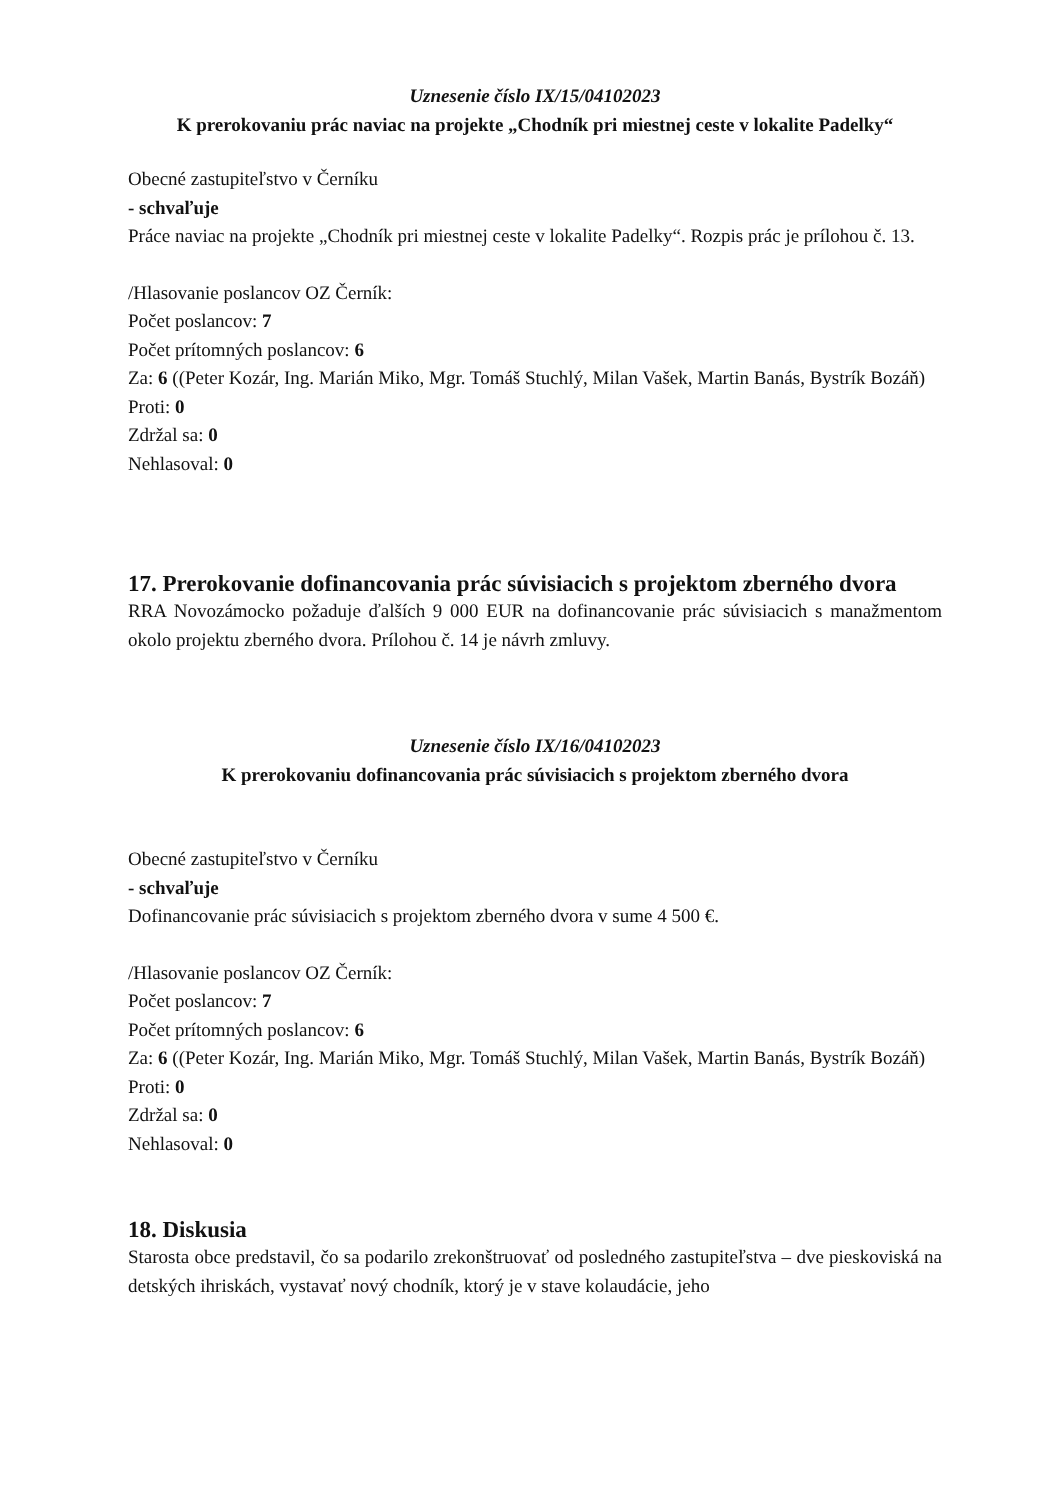Uznesenie číslo IX/15/04102023
K prerokovaniu prác naviac na projekte „Chodník pri miestnej ceste v lokalite Padelky“
Obecné zastupiteľstvo v Černíku
- schvaľuje
Práce naviac na projekte „Chodník pri miestnej ceste v lokalite Padelky“. Rozpis prác je prílohou č. 13.
/Hlasovanie poslancov OZ Černík:
Počet poslancov: 7
Počet prítomných poslancov: 6
Za: 6 ((Peter Kozár, Ing. Marián Miko, Mgr. Tomáš Stuchlý, Milan Vašek, Martin Banás, Bystrík Bozáň)
Proti: 0
Zdržal sa: 0
Nehlasoval: 0
17. Prerokovanie dofinancovania prác súvisiacich s projektom zberného dvora
RRA Novozámocko požaduje ďalších 9 000 EUR na dofinancovanie prác súvisiacich s manažmentom okolo projektu zberného dvora. Prílohou č. 14 je návrh zmluvy.
Uznesenie číslo IX/16/04102023
K prerokovaniu dofinancovania prác súvisiacich s projektom zberného dvora
Obecné zastupiteľstvo v Černíku
- schvaľuje
Dofinancovanie prác súvisiacich s projektom zberného dvora v sume 4 500 €.
/Hlasovanie poslancov OZ Černík:
Počet poslancov: 7
Počet prítomných poslancov: 6
Za: 6 ((Peter Kozár, Ing. Marián Miko, Mgr. Tomáš Stuchlý, Milan Vašek, Martin Banás, Bystrík Bozáň)
Proti: 0
Zdržal sa: 0
Nehlasoval: 0
18. Diskusia
Starosta obce predstavil, čo sa podarilo zrekonštruovať od posledného zastupiteľstva – dve pieskoviská na detských ihriskách, vystavať nový chodník, ktorý je v stave kolaudácie, jeho